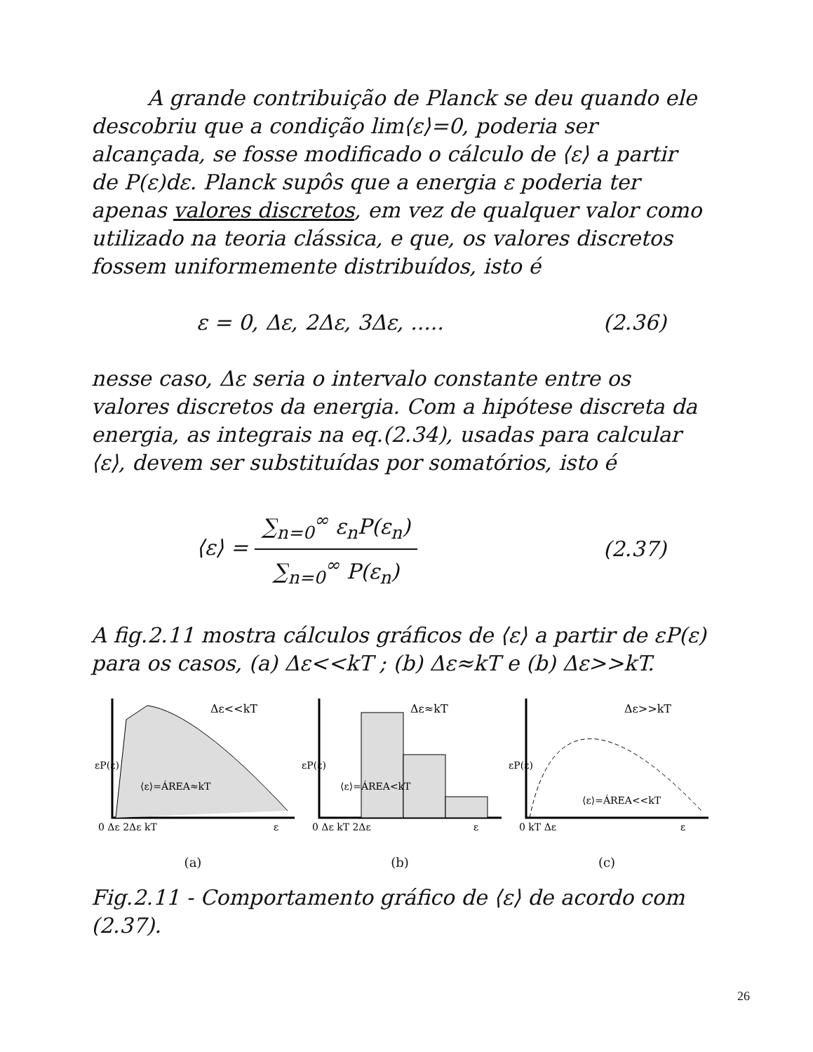A grande contribuição de Planck se deu quando ele descobriu que a condição lim⟨ε⟩=0, poderia ser alcançada, se fosse modificado o cálculo de ⟨ε⟩ a partir de P(ε)dε. Planck supôs que a energia ε poderia ter apenas valores discretos, em vez de qualquer valor como utilizado na teoria clássica, e que, os valores discretos fossem uniformemente distribuídos, isto é
ε = 0, Δε, 2Δε, 3Δε, ..... (2.36)
nesse caso, Δε seria o intervalo constante entre os valores discretos da energia. Com a hipótese discreta da energia, as integrais na eq.(2.34), usadas para calcular ⟨ε⟩, devem ser substituídas por somatórios, isto é
⟨ε⟩ = ∑<sub>n=0</sub><sup>∞</sup> ε<sub>n</sub>P(ε<sub>n</sub>) ∑<sub>n=0</sub><sup>∞</sup> P(ε<sub>n</sub>) (2.37)
A fig.2.11 mostra cálculos gráficos de ⟨ε⟩ a partir de εP(ε) para os casos, (a) Δε<<kT ; (b) Δε≈kT e (b) Δε>>kT.
Δε<<kT
⟨ε⟩=ÁREA≈kT
εP(ε)
0 Δε 2Δε kT
ε
(a)
Δε≈kT
⟨ε⟩=ÁREA<kT
εP(ε)
0 Δε kT 2Δε
ε
(b)
Δε>>kT
⟨ε⟩=ÁREA<<kT
εP(ε)
0 kT Δε
ε
(c)
Fig.2.11 - Comportamento gráfico de ⟨ε⟩ de acordo com (2.37).
26